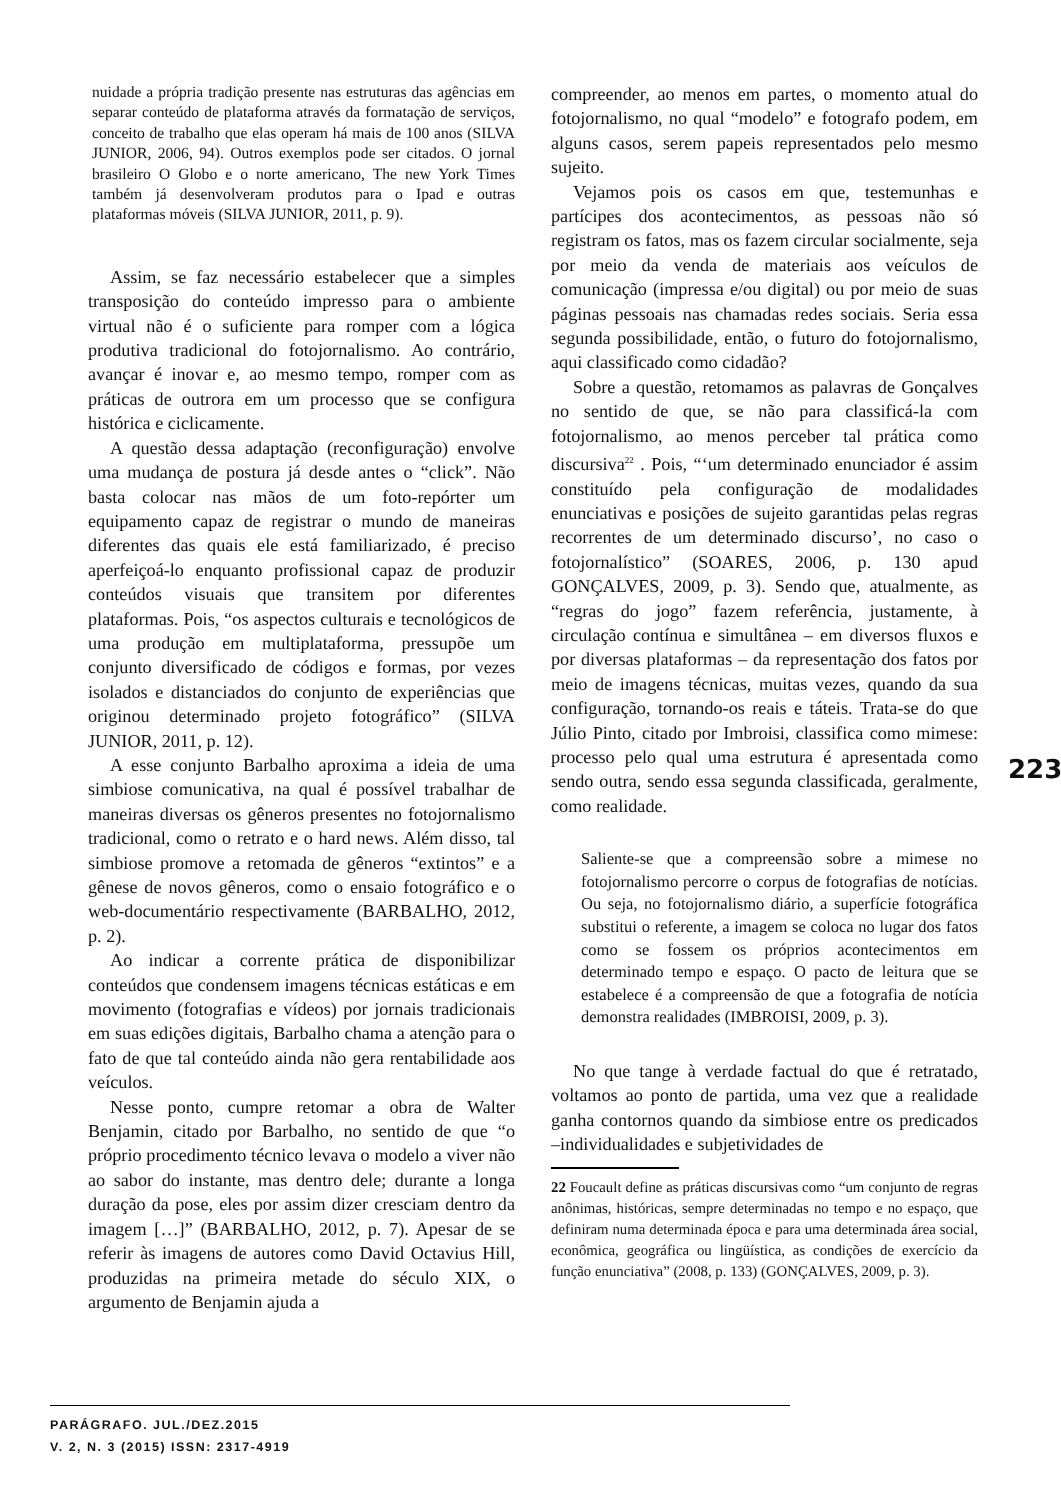nuidade a própria tradição presente nas estruturas das agências em separar conteúdo de plataforma através da formatação de serviços, conceito de trabalho que elas operam há mais de 100 anos (SILVA JUNIOR, 2006, 94). Outros exemplos pode ser citados. O jornal brasileiro O Globo e o norte americano, The new York Times também já desenvolveram produtos para o Ipad e outras plataformas móveis (SILVA JUNIOR, 2011, p. 9).
Assim, se faz necessário estabelecer que a simples transposição do conteúdo impresso para o ambiente virtual não é o suficiente para romper com a lógica produtiva tradicional do fotojornalismo. Ao contrário, avançar é inovar e, ao mesmo tempo, romper com as práticas de outrora em um processo que se configura histórica e ciclicamente.
A questão dessa adaptação (reconfiguração) envolve uma mudança de postura já desde antes o “click”. Não basta colocar nas mãos de um foto-repórter um equipamento capaz de registrar o mundo de maneiras diferentes das quais ele está familiarizado, é preciso aperfeiçoá-lo enquanto profissional capaz de produzir conteúdos visuais que transitem por diferentes plataformas. Pois, “os aspectos culturais e tecnológicos de uma produção em multiplataforma, pressupõe um conjunto diversificado de códigos e formas, por vezes isolados e distanciados do conjunto de experiências que originou determinado projeto fotográfico” (SILVA JUNIOR, 2011, p. 12).
A esse conjunto Barbalho aproxima a ideia de uma simbiose comunicativa, na qual é possível trabalhar de maneiras diversas os gêneros presentes no fotojornalismo tradicional, como o retrato e o hard news. Além disso, tal simbiose promove a retomada de gêneros “extintos” e a gênese de novos gêneros, como o ensaio fotográfico e o web-documentário respectivamente (BARBALHO, 2012, p. 2).
Ao indicar a corrente prática de disponibilizar conteúdos que condensem imagens técnicas estáticas e em movimento (fotografias e vídeos) por jornais tradicionais em suas edições digitais, Barbalho chama a atenção para o fato de que tal conteúdo ainda não gera rentabilidade aos veículos.
Nesse ponto, cumpre retomar a obra de Walter Benjamin, citado por Barbalho, no sentido de que “o próprio procedimento técnico levava o modelo a viver não ao sabor do instante, mas dentro dele; durante a longa duração da pose, eles por assim dizer cresciam dentro da imagem […]” (BARBALHO, 2012, p. 7). Apesar de se referir às imagens de autores como David Octavius Hill, produzidas na primeira metade do século XIX, o argumento de Benjamin ajuda a
compreender, ao menos em partes, o momento atual do fotojornalismo, no qual “modelo” e fotografo podem, em alguns casos, serem papeis representados pelo mesmo sujeito.
Vejamos pois os casos em que, testemunhas e partícipes dos acontecimentos, as pessoas não só registram os fatos, mas os fazem circular socialmente, seja por meio da venda de materiais aos veículos de comunicação (impressa e/ou digital) ou por meio de suas páginas pessoais nas chamadas redes sociais. Seria essa segunda possibilidade, então, o futuro do fotojornalismo, aqui classificado como cidadão?
Sobre a questão, retomamos as palavras de Gonçalves no sentido de que, se não para classificá-la com fotojornalismo, ao menos perceber tal prática como discursiva<sup>22</sup> . Pois, “‘um determinado enunciador é assim constituído pela configuração de modalidades enunciativas e posições de sujeito garantidas pelas regras recorrentes de um determinado discurso’, no caso o fotojornalístico” (SOARES, 2006, p. 130 apud GONÇALVES, 2009, p. 3). Sendo que, atualmente, as “regras do jogo” fazem referência, justamente, à circulação contínua e simultânea – em diversos fluxos e por diversas plataformas – da representação dos fatos por meio de imagens técnicas, muitas vezes, quando da sua configuração, tornando-os reais e táteis. Trata-se do que Júlio Pinto, citado por Imbroisi, classifica como mimese: processo pelo qual uma estrutura é apresentada como sendo outra, sendo essa segunda classificada, geralmente, como realidade.
Saliente-se que a compreensão sobre a mimese no fotojornalismo percorre o corpus de fotografias de notícias. Ou seja, no fotojornalismo diário, a superfície fotográfica substitui o referente, a imagem se coloca no lugar dos fatos como se fossem os próprios acontecimentos em determinado tempo e espaço. O pacto de leitura que se estabelece é a compreensão de que a fotografia de notícia demonstra realidades (IMBROISI, 2009, p. 3).
No que tange à verdade factual do que é retratado, voltamos ao ponto de partida, uma vez que a realidade ganha contornos quando da simbiose entre os predicados –individualidades e subjetividades de
22 Foucault define as práticas discursivas como “um conjunto de regras anônimas, históricas, sempre determinadas no tempo e no espaço, que definiram numa determinada época e para uma determinada área social, econômica, geográfica ou lingüística, as condições de exercício da função enunciativa” (2008, p. 133) (GONÇALVES, 2009, p. 3).
223
PARÁGRAFO. JUL./DEZ.2015
V. 2, N. 3 (2015) ISSN: 2317-4919